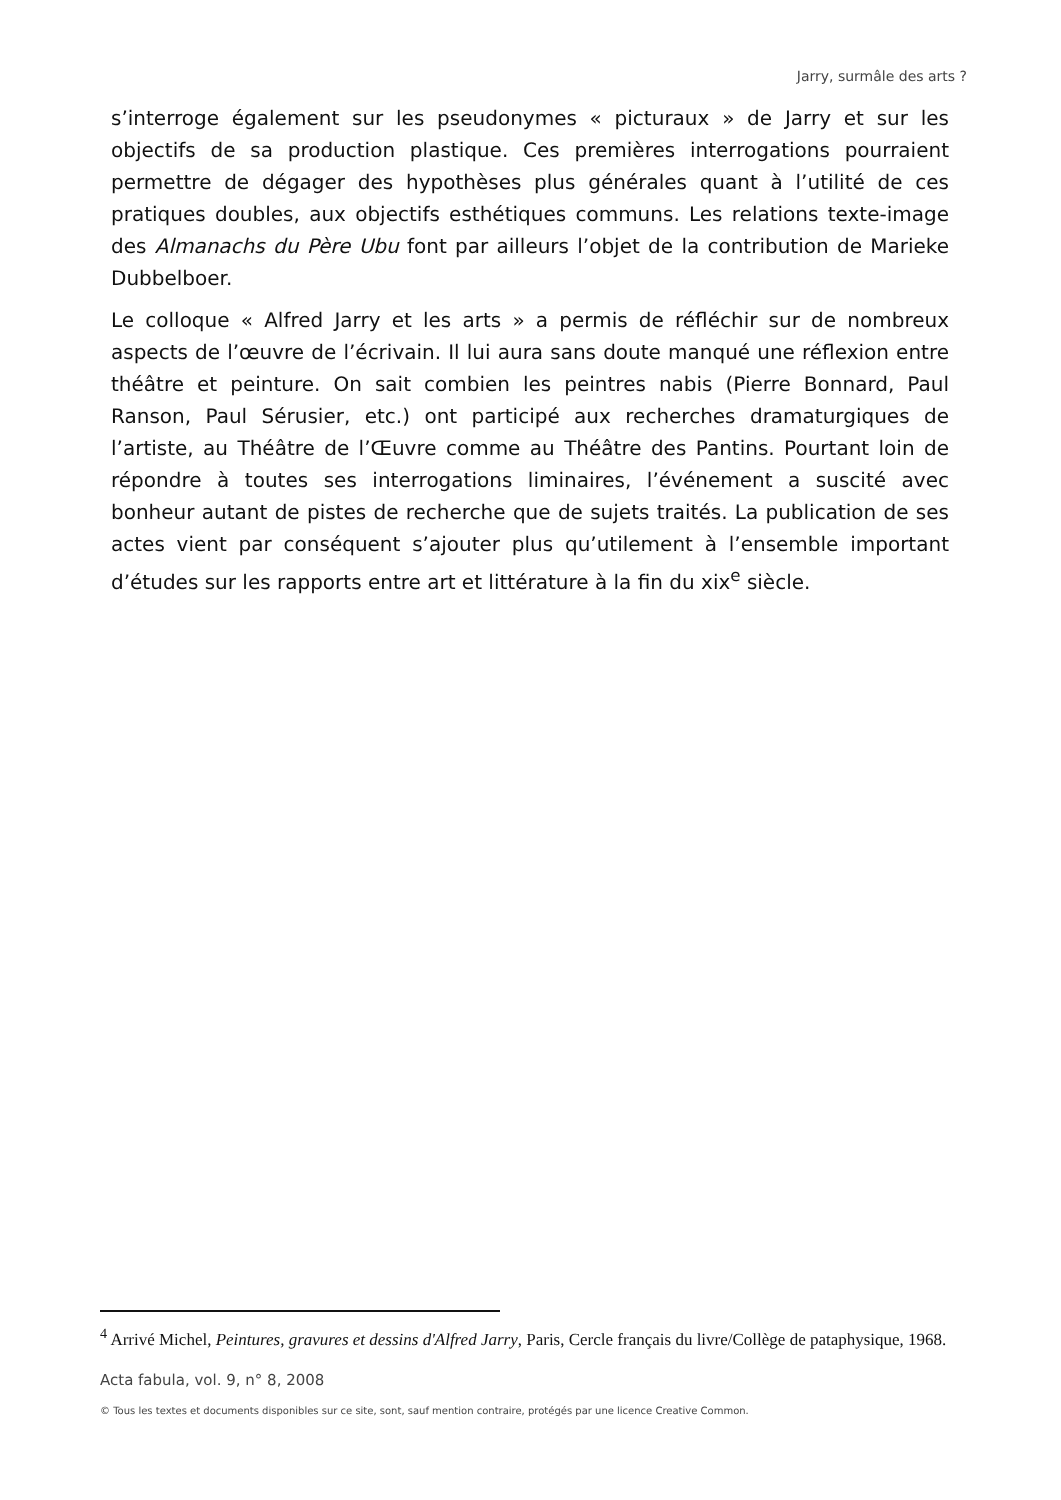Jarry, surmâle des arts ?
s’interroge également sur les pseudonymes « picturaux » de Jarry et sur les objectifs de sa production plastique. Ces premières interrogations pourraient permettre de dégager des hypothèses plus générales quant à l’utilité de ces pratiques doubles, aux objectifs esthétiques communs. Les relations texte-image des Almanachs du Père Ubu font par ailleurs l’objet de la contribution de Marieke Dubbelboer.
Le colloque « Alfred Jarry et les arts » a permis de réfléchir sur de nombreux aspects de l’œuvre de l’écrivain. Il lui aura sans doute manqué une réflexion entre théâtre et peinture. On sait combien les peintres nabis (Pierre Bonnard, Paul Ranson, Paul Sérusier, etc.) ont participé aux recherches dramaturgiques de l’artiste, au Théâtre de l’Œuvre comme au Théâtre des Pantins. Pourtant loin de répondre à toutes ses interrogations liminaires, l’événement a suscité avec bonheur autant de pistes de recherche que de sujets traités. La publication de ses actes vient par conséquent s’ajouter plus qu’utilement à l’ensemble important d’études sur les rapports entre art et littérature à la fin du xix<sup>e</sup> siècle.
<sup>4</sup> Arrivé Michel, Peintures, gravures et dessins d'Alfred Jarry, Paris, Cercle français du livre/Collège de pataphysique, 1968.
Acta fabula, vol. 9, n° 8, 2008
© Tous les textes et documents disponibles sur ce site, sont, sauf mention contraire, protégés par une licence Creative Common.